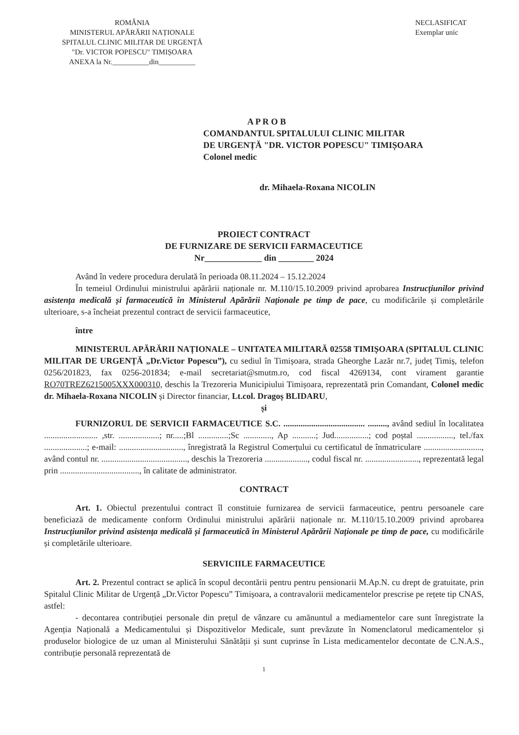ROMÂNIA
MINISTERUL APĂRĂRII NAȚIONALE
SPITALUL CLINIC MILITAR DE URGENȚĂ
"Dr. VICTOR POPESCU" TIMIȘOARA
ANEXA la Nr.__________din__________
NECLASIFICAT
Exemplar unic
A P R O B
COMANDANTUL SPITALULUI CLINIC MILITAR
DE URGENȚĂ "DR. VICTOR POPESCU" TIMIȘOARA
Colonel medic
dr. Mihaela-Roxana NICOLIN
PROIECT CONTRACT
DE FURNIZARE DE SERVICII FARMACEUTICE
Nr_____________ din ________ 2024
Având în vedere procedura derulată în perioada 08.11.2024 – 15.12.2024
În temeiul Ordinului ministrului apărării naționale nr. M.110/15.10.2009 privind aprobarea Instrucțiunilor privind asistența medicală și farmaceutică în Ministerul Apărării Naționale pe timp de pace, cu modificările și completările ulterioare, s-a încheiat prezentul contract de servicii farmaceutice,
între
MINISTERUL APĂRĂRII NAȚIONALE – UNITATEA MILITARĂ 02558 TIMIȘOARA (SPITALUL CLINIC MILITAR DE URGENȚĂ „Dr.Victor Popescu”), cu sediul în Timișoara, strada Gheorghe Lazăr nr.7, județ Timiș, telefon 0256/201823, fax 0256-201834; e-mail secretariat@smutm.ro, cod fiscal 4269134, cont virament garantie RO70TREZ6215005XXX000310, deschis la Trezoreria Municipiului Timișoara, reprezentată prin Comandant, Colonel medic dr. Mihaela-Roxana NICOLIN și Director financiar, Lt.col. Dragoș BLIDARU,
și
FURNIZORUL DE SERVICII FARMACEUTICE S.C. ...................................... ........., având sediul în localitatea ......................... ,str. ...................; nr.....;Bl ..............;Sc ............., Ap ...........; Jud................; cod poștal ................., tel./fax ....................; e-mail: .............................., înregistrată la Registrul Comerțului cu certificatul de înmatriculare ..........................., având contul nr. ........................................, deschis la Trezoreria ...................., codul fiscal nr. ........................., reprezentată legal prin ....................................., în calitate de administrator.
CONTRACT
Art. 1. Obiectul prezentului contract îl constituie furnizarea de servicii farmaceutice, pentru persoanele care beneficiază de medicamente conform Ordinului ministrului apărării naționale nr. M.110/15.10.2009 privind aprobarea Instrucțiunilor privind asistența medicală și farmaceutică în Ministerul Apărării Naționale pe timp de pace, cu modificările și completările ulterioare.
SERVICIILE FARMACEUTICE
Art. 2. Prezentul contract se aplică în scopul decontării pentru pentru pensionarii M.Ap.N. cu drept de gratuitate, prin Spitalul Clinic Militar de Urgență „Dr.Victor Popescu” Timișoara, a contravalorii medicamentelor prescrise pe rețete tip CNAS, astfel:
- decontarea contribuției personale din prețul de vânzare cu amănuntul a mediamentelor care sunt înregistrate la Agenția Națională a Medicamentului și Dispozitivelor Medicale, sunt prevăzute în Nomenclatorul medicamentelor și produselor biologice de uz uman al Ministerului Sănătății și sunt cuprinse în Lista medicamentelor decontate de C.N.A.S., contribuție personală reprezentată de
1